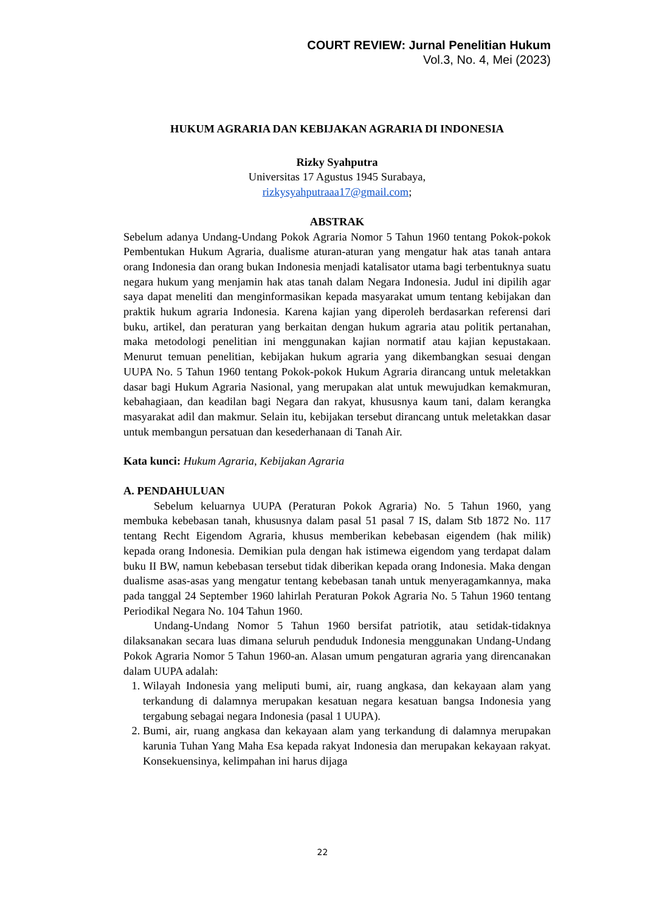COURT REVIEW: Jurnal Penelitian Hukum
Vol.3, No. 4, Mei (2023)
HUKUM AGRARIA DAN KEBIJAKAN AGRARIA DI INDONESIA
Rizky Syahputra
Universitas 17 Agustus 1945 Surabaya,
rizkysyahputraaa17@gmail.com;
ABSTRAK
Sebelum adanya Undang-Undang Pokok Agraria Nomor 5 Tahun 1960 tentang Pokok-pokok Pembentukan Hukum Agraria, dualisme aturan-aturan yang mengatur hak atas tanah antara orang Indonesia dan orang bukan Indonesia menjadi katalisator utama bagi terbentuknya suatu negara hukum yang menjamin hak atas tanah dalam Negara Indonesia. Judul ini dipilih agar saya dapat meneliti dan menginformasikan kepada masyarakat umum tentang kebijakan dan praktik hukum agraria Indonesia. Karena kajian yang diperoleh berdasarkan referensi dari buku, artikel, dan peraturan yang berkaitan dengan hukum agraria atau politik pertanahan, maka metodologi penelitian ini menggunakan kajian normatif atau kajian kepustakaan. Menurut temuan penelitian, kebijakan hukum agraria yang dikembangkan sesuai dengan UUPA No. 5 Tahun 1960 tentang Pokok-pokok Hukum Agraria dirancang untuk meletakkan dasar bagi Hukum Agraria Nasional, yang merupakan alat untuk mewujudkan kemakmuran, kebahagiaan, dan keadilan bagi Negara dan rakyat, khususnya kaum tani, dalam kerangka masyarakat adil dan makmur. Selain itu, kebijakan tersebut dirancang untuk meletakkan dasar untuk membangun persatuan dan kesederhanaan di Tanah Air.
Kata kunci: Hukum Agraria, Kebijakan Agraria
A. PENDAHULUAN
Sebelum keluarnya UUPA (Peraturan Pokok Agraria) No. 5 Tahun 1960, yang membuka kebebasan tanah, khususnya dalam pasal 51 pasal 7 IS, dalam Stb 1872 No. 117 tentang Recht Eigendom Agraria, khusus memberikan kebebasan eigendem (hak milik) kepada orang Indonesia. Demikian pula dengan hak istimewa eigendom yang terdapat dalam buku II BW, namun kebebasan tersebut tidak diberikan kepada orang Indonesia. Maka dengan dualisme asas-asas yang mengatur tentang kebebasan tanah untuk menyeragamkannya, maka pada tanggal 24 September 1960 lahirlah Peraturan Pokok Agraria No. 5 Tahun 1960 tentang Periodikal Negara No. 104 Tahun 1960.
Undang-Undang Nomor 5 Tahun 1960 bersifat patriotik, atau setidak-tidaknya dilaksanakan secara luas dimana seluruh penduduk Indonesia menggunakan Undang-Undang Pokok Agraria Nomor 5 Tahun 1960-an. Alasan umum pengaturan agraria yang direncanakan dalam UUPA adalah:
1. Wilayah Indonesia yang meliputi bumi, air, ruang angkasa, dan kekayaan alam yang terkandung di dalamnya merupakan kesatuan negara kesatuan bangsa Indonesia yang tergabung sebagai negara Indonesia (pasal 1 UUPA).
2. Bumi, air, ruang angkasa dan kekayaan alam yang terkandung di dalamnya merupakan karunia Tuhan Yang Maha Esa kepada rakyat Indonesia dan merupakan kekayaan rakyat. Konsekuensinya, kelimpahan ini harus dijaga
22